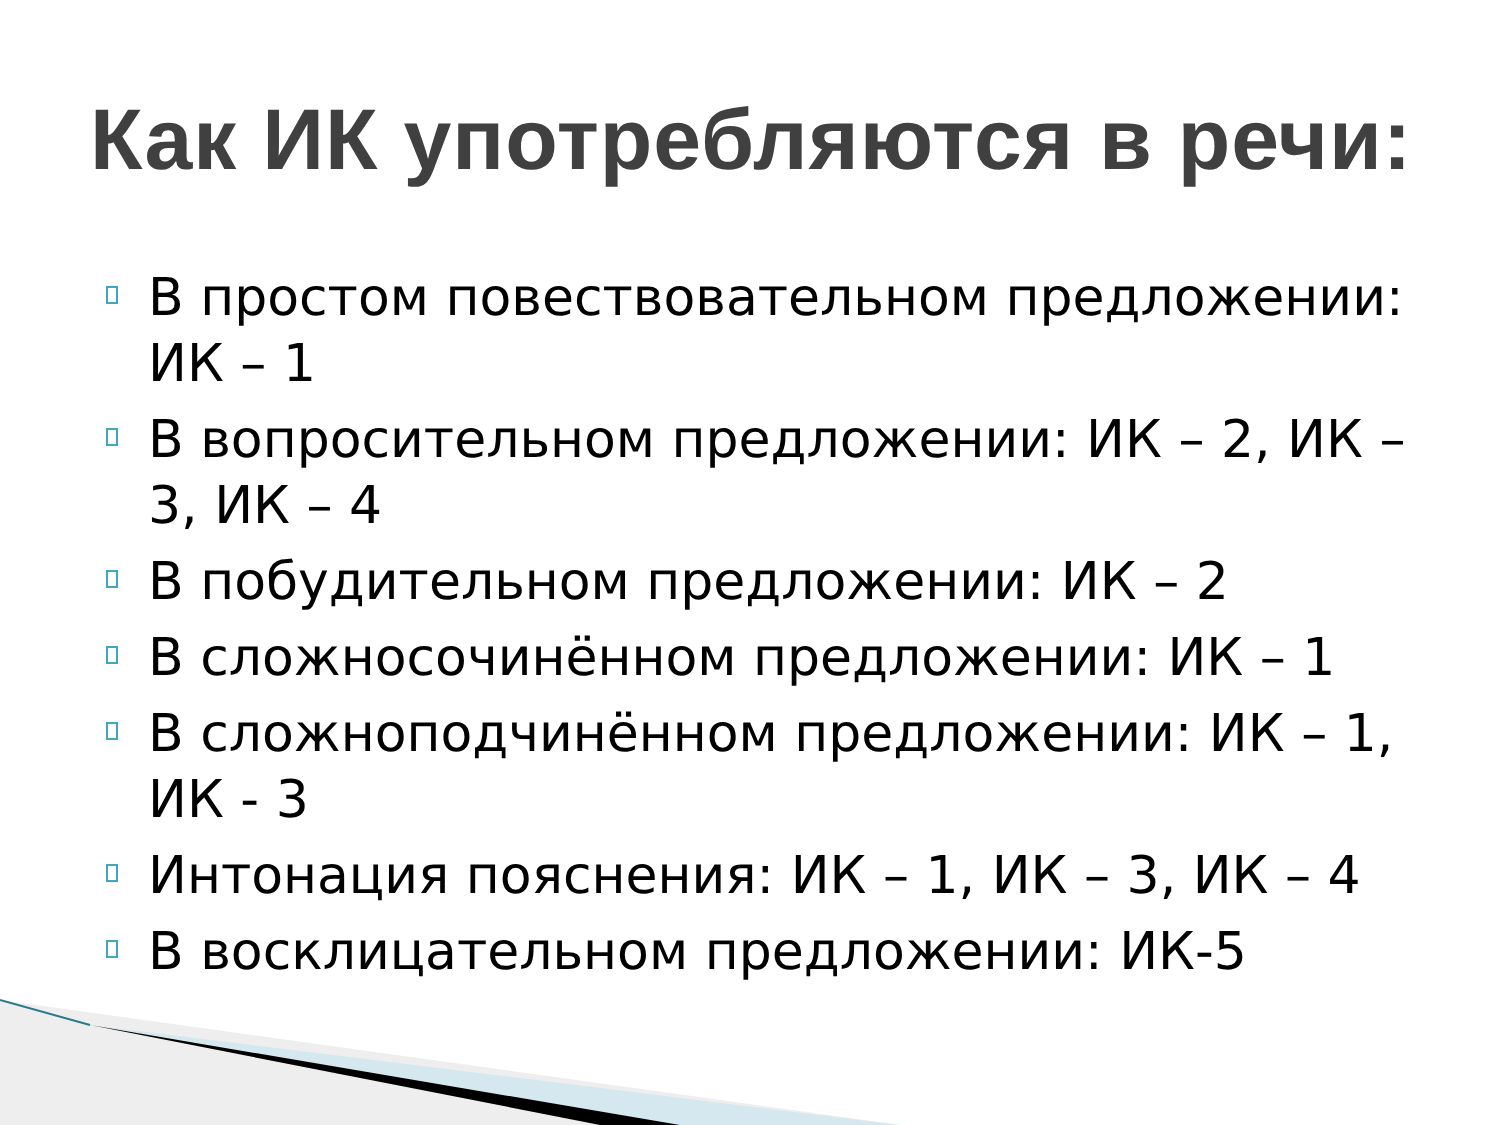Как ИК употребляются в речи:
В простом повествовательном предложении: ИК – 1
В вопросительном предложении: ИК – 2, ИК – 3, ИК – 4
В побудительном предложении: ИК – 2
В сложносочинённом предложении: ИК – 1
В сложноподчинённом предложении: ИК – 1, ИК - 3
Интонация пояснения: ИК – 1, ИК – 3, ИК – 4
В восклицательном предложении: ИК-5